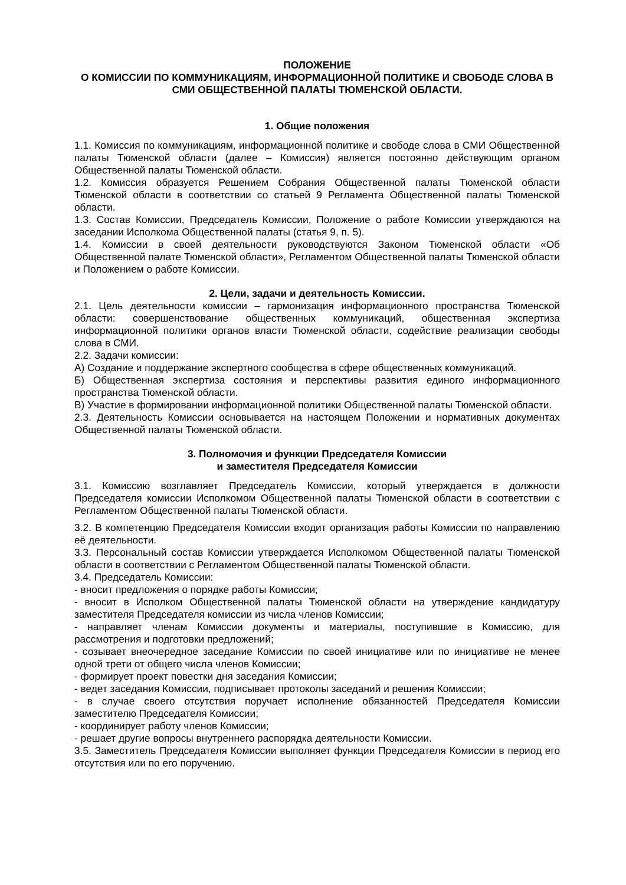ПОЛОЖЕНИЕ
О КОМИССИИ ПО КОММУНИКАЦИЯМ, ИНФОРМАЦИОННОЙ ПОЛИТИКЕ И СВОБОДЕ СЛОВА В СМИ ОБЩЕСТВЕННОЙ ПАЛАТЫ ТЮМЕНСКОЙ ОБЛАСТИ.
1. Общие положения
1.1. Комиссия по коммуникациям, информационной политике и свободе слова в СМИ Общественной палаты Тюменской области (далее – Комиссия) является постоянно действующим органом Общественной палаты Тюменской области.
1.2. Комиссия образуется Решением Собрания Общественной палаты Тюменской области Тюменской области в соответствии со статьей 9 Регламента Общественной палаты Тюменской области.
1.3. Состав Комиссии, Председатель Комиссии, Положение о работе Комиссии утверждаются на заседании Исполкома Общественной палаты (статья 9, п. 5).
1.4. Комиссии в своей деятельности руководствуются Законом Тюменской области «Об Общественной палате Тюменской области», Регламентом Общественной палаты Тюменской области и Положением о работе Комиссии.
2. Цели, задачи и деятельность Комиссии.
2.1. Цель деятельности комиссии – гармонизация информационного пространства Тюменской области: совершенствование общественных коммуникаций, общественная экспертиза информационной политики органов власти Тюменской области, содействие реализации свободы слова в СМИ.
2.2. Задачи комиссии:
А) Создание и поддержание экспертного сообщества в сфере общественных коммуникаций.
Б) Общественная экспертиза состояния и перспективы развития единого информационного пространства Тюменской области.
В) Участие в формировании информационной политики Общественной палаты Тюменской области.
2.3. Деятельность Комиссии основывается на настоящем Положении и нормативных документах Общественной палаты Тюменской области.
3. Полномочия и функции Председателя Комиссии
и заместителя Председателя Комиссии
3.1. Комиссию возглавляет Председатель Комиссии, который утверждается в должности Председателя комиссии Исполкомом Общественной палаты Тюменской области в соответствии с Регламентом Общественной палаты Тюменской области.
3.2. В компетенцию Председателя Комиссии входит организация работы Комиссии по направлению её деятельности.
3.3. Персональный состав Комиссии утверждается Исполкомом Общественной палаты Тюменской области в соответствии с Регламентом Общественной палаты Тюменской области.
3.4. Председатель Комиссии:
- вносит предложения о порядке работы Комиссии;
- вносит в Исполком Общественной палаты Тюменской области на утверждение кандидатуру заместителя Председателя комиссии из числа членов Комиссии;
- направляет членам Комиссии документы и материалы, поступившие в Комиссию, для рассмотрения и подготовки предложений;
- созывает внеочередное заседание Комиссии по своей инициативе или по инициативе не менее одной трети от общего числа членов Комиссии;
- формирует проект повестки дня заседания Комиссии;
- ведет заседания Комиссии, подписывает протоколы заседаний и решения Комиссии;
- в случае своего отсутствия поручает исполнение обязанностей Председателя Комиссии заместителю Председателя Комиссии;
- координирует работу членов Комиссии;
- решает другие вопросы внутреннего распорядка деятельности Комиссии.
3.5. Заместитель Председателя Комиссии выполняет функции Председателя Комиссии в период его отсутствия или по его поручению.